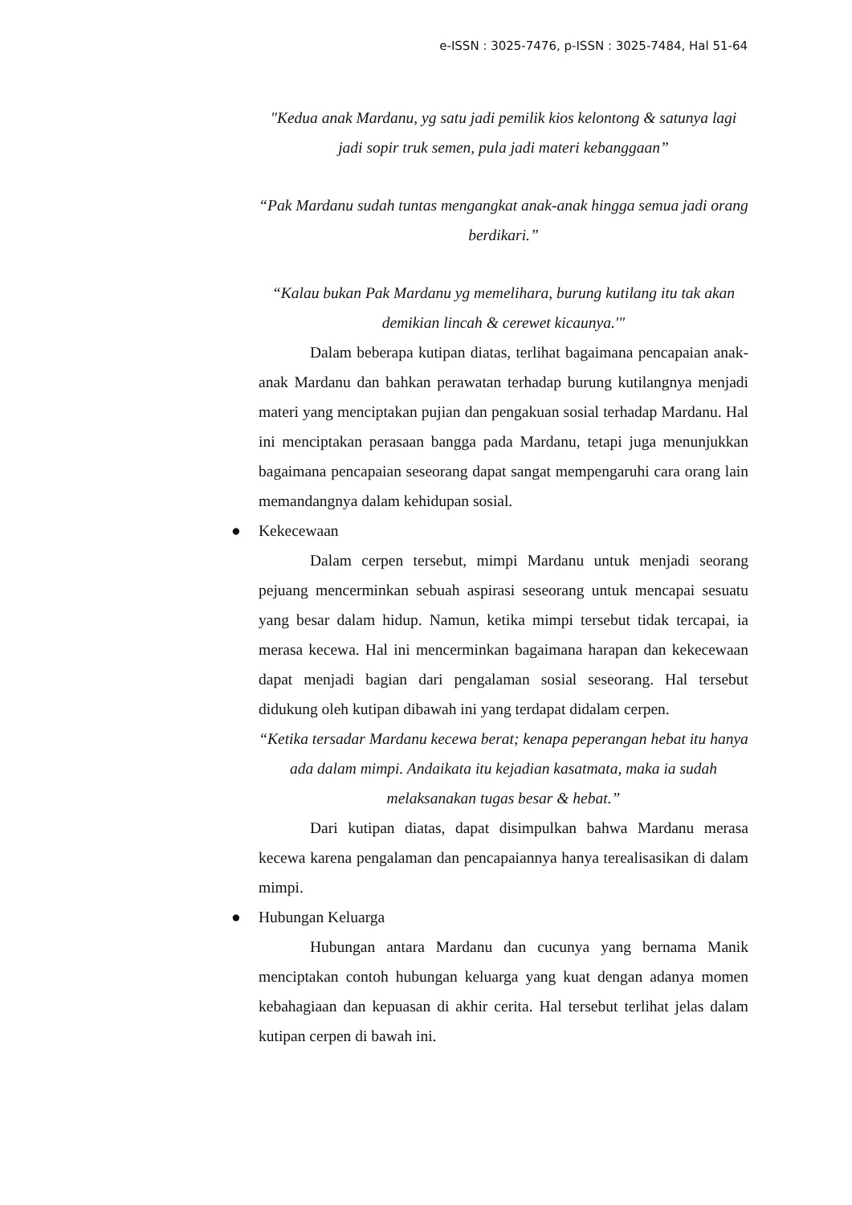e-ISSN : 3025-7476, p-ISSN : 3025-7484, Hal 51-64
"Kedua anak Mardanu, yg satu jadi pemilik kios kelontong & satunya lagi jadi sopir truk semen, pula jadi materi kebanggaan”
“Pak Mardanu sudah tuntas mengangkat anak-anak hingga semua jadi orang berdikari.”
“Kalau bukan Pak Mardanu yg memelihara, burung kutilang itu tak akan demikian lincah & cerewet kicaunya.'"
Dalam beberapa kutipan diatas, terlihat bagaimana pencapaian anak-anak Mardanu dan bahkan perawatan terhadap burung kutilangnya menjadi materi yang menciptakan pujian dan pengakuan sosial terhadap Mardanu. Hal ini menciptakan perasaan bangga pada Mardanu, tetapi juga menunjukkan bagaimana pencapaian seseorang dapat sangat mempengaruhi cara orang lain memandangnya dalam kehidupan sosial.
● Kekecewaan
Dalam cerpen tersebut, mimpi Mardanu untuk menjadi seorang pejuang mencerminkan sebuah aspirasi seseorang untuk mencapai sesuatu yang besar dalam hidup. Namun, ketika mimpi tersebut tidak tercapai, ia merasa kecewa. Hal ini mencerminkan bagaimana harapan dan kekecewaan dapat menjadi bagian dari pengalaman sosial seseorang. Hal tersebut didukung oleh kutipan dibawah ini yang terdapat didalam cerpen.
“Ketika tersadar Mardanu kecewa berat; kenapa peperangan hebat itu hanya ada dalam mimpi. Andaikata itu kejadian kasatmata, maka ia sudah melaksanakan tugas besar & hebat.”
Dari kutipan diatas, dapat disimpulkan bahwa Mardanu merasa kecewa karena pengalaman dan pencapaiannya hanya terealisasikan di dalam mimpi.
● Hubungan Keluarga
Hubungan antara Mardanu dan cucunya yang bernama Manik menciptakan contoh hubungan keluarga yang kuat dengan adanya momen kebahagiaan dan kepuasan di akhir cerita. Hal tersebut terlihat jelas dalam kutipan cerpen di bawah ini.